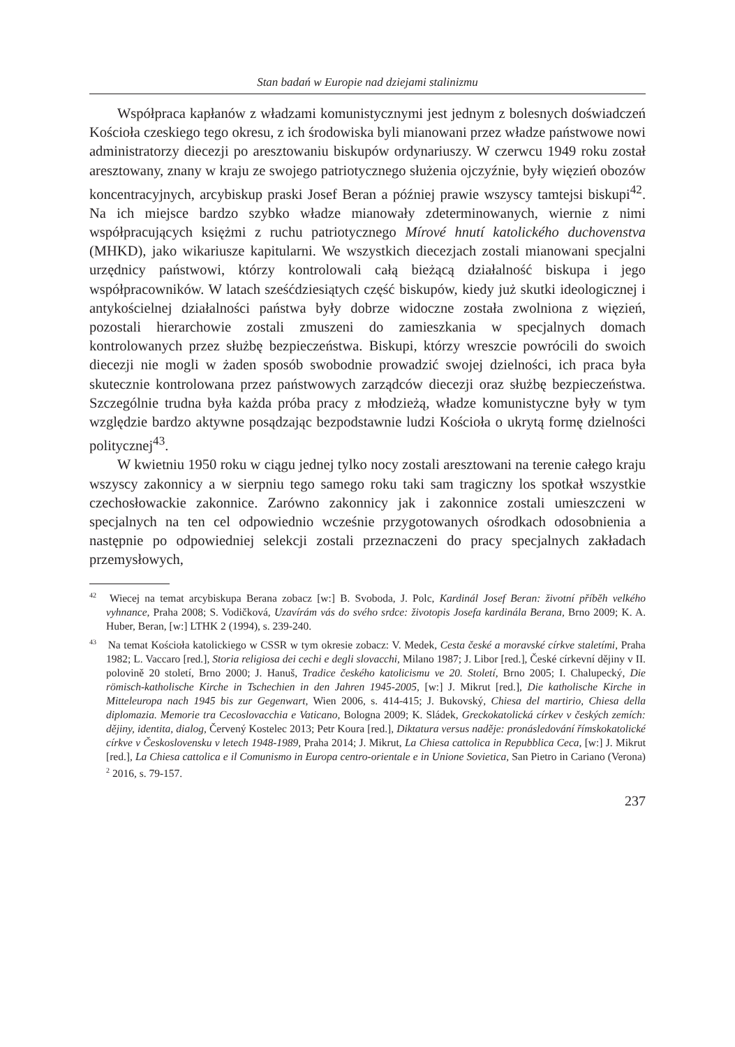Stan badań w Europie nad dziejami stalinizmu
Współpraca kapłanów z władzami komunistycznymi jest jednym z bolesnych doświadczeń Kościoła czeskiego tego okresu, z ich środowiska byli mianowani przez władze państwowe nowi administratorzy diecezji po aresztowaniu biskupów ordynariuszy. W czerwcu 1949 roku został aresztowany, znany w kraju ze swojego patriotycznego służenia ojczyźnie, były więzień obozów koncentracyjnych, arcybiskup praski Josef Beran a później prawie wszyscy tamtejsi biskupi<sup>42</sup>. Na ich miejsce bardzo szybko władze mianowały zdeterminowanych, wiernie z nimi współpracujących księżmi z ruchu patriotycznego Mírové hnutí katolického duchovenstva (MHKD), jako wikariusze kapitularni. We wszystkich diecezjach zostali mianowani specjalni urzędnicy państwowi, którzy kontrolowali całą bieżącą działalność biskupa i jego współpracowników. W latach sześćdziesiątych część biskupów, kiedy już skutki ideologicznej i antykościelnej działalności państwa były dobrze widoczne została zwolniona z więzień, pozostali hierarchowie zostali zmuszeni do zamieszkania w specjalnych domach kontrolowanych przez służbę bezpieczeństwa. Biskupi, którzy wreszcie powrócili do swoich diecezji nie mogli w żaden sposób swobodnie prowadzić swojej dzielności, ich praca była skutecznie kontrolowana przez państwowych zarządców diecezji oraz służbę bezpieczeństwa. Szczególnie trudna była każda próba pracy z młodzieżą, władze komunistyczne były w tym względzie bardzo aktywne posądzając bezpodstawnie ludzi Kościoła o ukrytą formę dzielności politycznej<sup>43</sup>.
W kwietniu 1950 roku w ciągu jednej tylko nocy zostali aresztowani na terenie całego kraju wszyscy zakonnicy a w sierpniu tego samego roku taki sam tragiczny los spotkał wszystkie czechosłowackie zakonnice. Zarówno zakonnicy jak i zakonnice zostali umieszczeni w specjalnych na ten cel odpowiednio wcześnie przygotowanych ośrodkach odosobnienia a następnie po odpowiedniej selekcji zostali przeznaczeni do pracy specjalnych zakładach przemysłowych,
<sup>42</sup> Wiecej na temat arcybiskupa Berana zobacz [w:] B. Svoboda, J. Polc, Kardinál Josef Beran: životní příběh velkého vyhnance, Praha 2008; S. Vodičková, Uzavírám vás do svého srdce: životopis Josefa kardinála Berana, Brno 2009; K. A. Huber, Beran, [w:] LTHK 2 (1994), s. 239-240.
<sup>43</sup> Na temat Kościoła katolickiego w CSSR w tym okresie zobacz: V. Medek, Cesta české a moravské církve staletími, Praha 1982; L. Vaccaro [red.], Storia religiosa dei cechi e degli slovacchi, Milano 1987; J. Libor [red.], České církevní dějiny v II. polovině 20 století, Brno 2000; J. Hanuš, Tradice českého katolicismu ve 20. Století, Brno 2005; I. Chalupecký, Die römisch-katholische Kirche in Tschechien in den Jahren 1945-2005, [w:] J. Mikrut [red.], Die katholische Kirche in Mitteleuropa nach 1945 bis zur Gegenwart, Wien 2006, s. 414-415; J. Bukovský, Chiesa del martirio, Chiesa della diplomazia. Memorie tra Cecoslovacchia e Vaticano, Bologna 2009; K. Sládek, Greckokatolická církev v českých zemích: dějiny, identita, dialog, Červený Kostelec 2013; Petr Koura [red.], Diktatura versus naděje: pronásledování římskokatolické církve v Československu v letech 1948-1989, Praha 2014; J. Mikrut, La Chiesa cattolica in Repubblica Ceca, [w:] J. Mikrut [red.], La Chiesa cattolica e il Comunismo in Europa centro-orientale e in Unione Sovietica, San Pietro in Cariano (Verona)<sup>2</sup> 2016, s. 79-157.
237